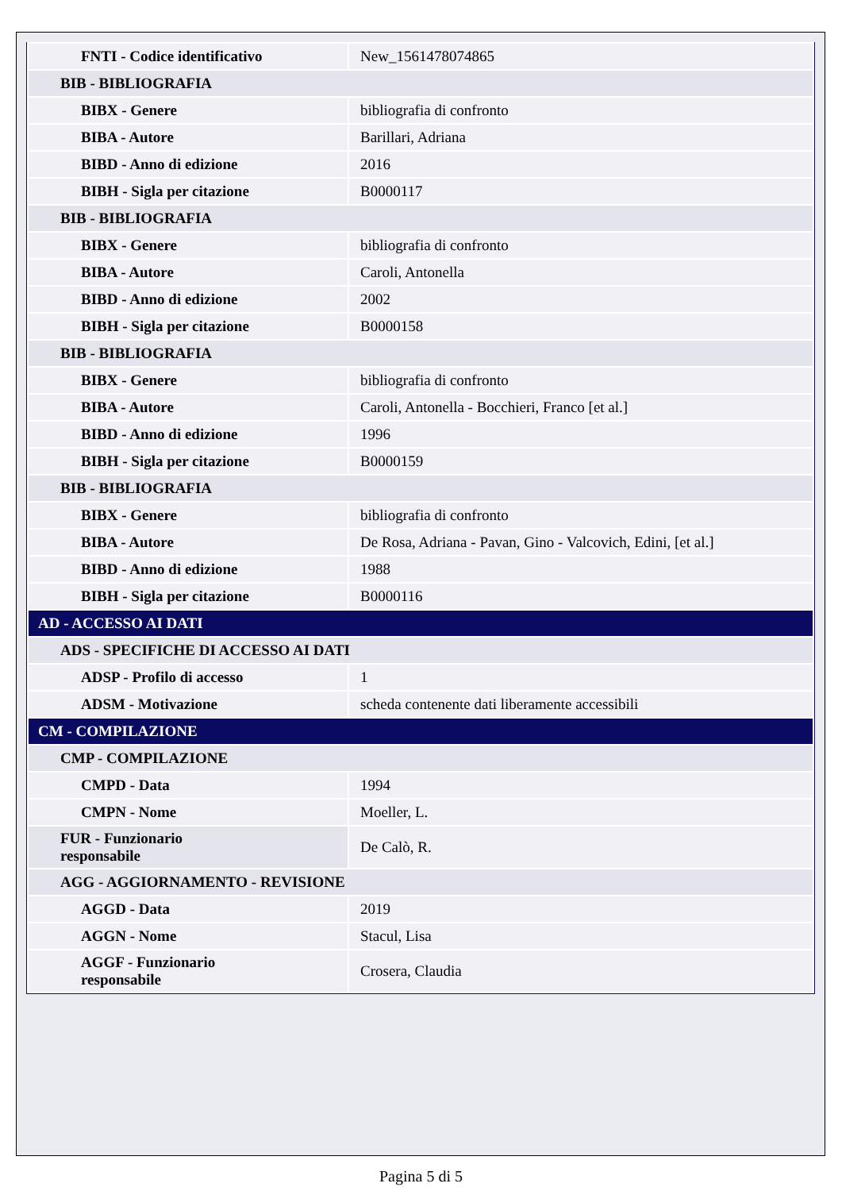| FNTI - Codice identificativo | New_1561478074865 |
| BIB - BIBLIOGRAFIA | |
| BIBX - Genere | bibliografia di confronto |
| BIBA - Autore | Barillari, Adriana |
| BIBD - Anno di edizione | 2016 |
| BIBH - Sigla per citazione | B0000117 |
| BIB - BIBLIOGRAFIA | |
| BIBX - Genere | bibliografia di confronto |
| BIBA - Autore | Caroli, Antonella |
| BIBD - Anno di edizione | 2002 |
| BIBH - Sigla per citazione | B0000158 |
| BIB - BIBLIOGRAFIA | |
| BIBX - Genere | bibliografia di confronto |
| BIBA - Autore | Caroli, Antonella - Bocchieri, Franco [et al.] |
| BIBD - Anno di edizione | 1996 |
| BIBH - Sigla per citazione | B0000159 |
| BIB - BIBLIOGRAFIA | |
| BIBX - Genere | bibliografia di confronto |
| BIBA - Autore | De Rosa, Adriana - Pavan, Gino - Valcovich, Edini, [et al.] |
| BIBD - Anno di edizione | 1988 |
| BIBH - Sigla per citazione | B0000116 |
| AD - ACCESSO AI DATI | |
| ADS - SPECIFICHE DI ACCESSO AI DATI | |
| ADSP - Profilo di accesso | 1 |
| ADSM - Motivazione | scheda contenente dati liberamente accessibili |
| CM - COMPILAZIONE | |
| CMP - COMPILAZIONE | |
| CMPD - Data | 1994 |
| CMPN - Nome | Moeller, L. |
| FUR - Funzionario responsabile | De Calò, R. |
| AGG - AGGIORNAMENTO - REVISIONE | |
| AGGD - Data | 2019 |
| AGGN - Nome | Stacul, Lisa |
| AGGF - Funzionario responsabile | Crosera, Claudia |
Pagina 5 di 5